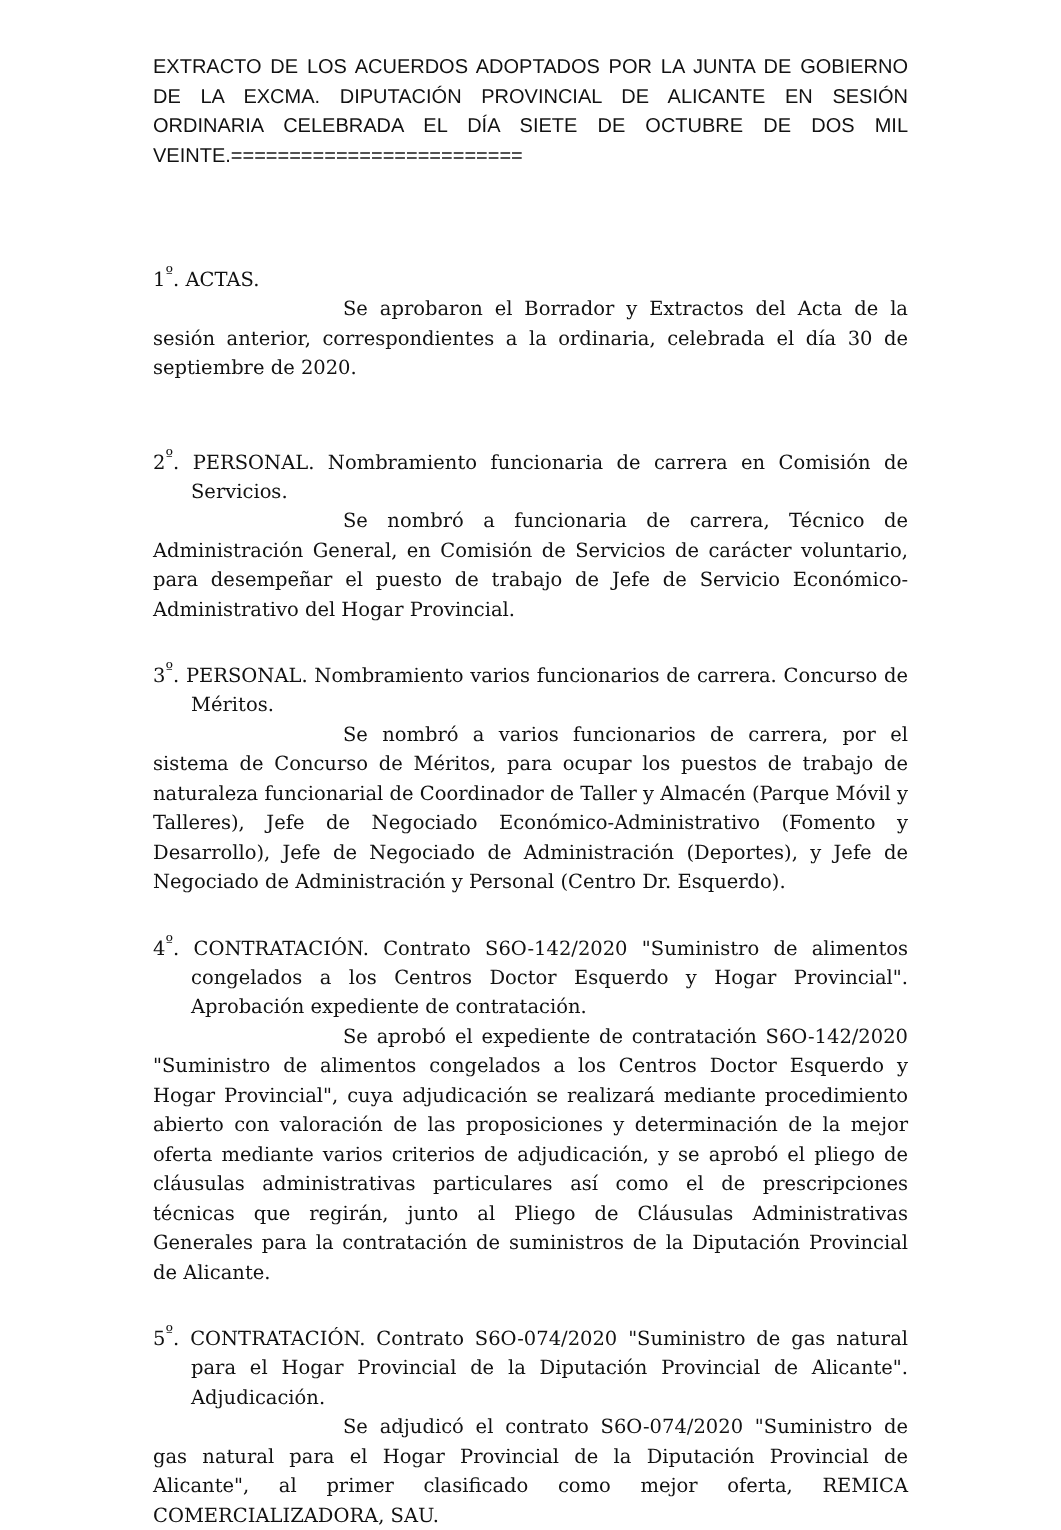EXTRACTO DE LOS ACUERDOS ADOPTADOS POR LA JUNTA DE GOBIERNO DE LA EXCMA. DIPUTACIÓN PROVINCIAL DE ALICANTE EN SESIÓN ORDINARIA CELEBRADA EL DÍA SIETE DE OCTUBRE DE DOS MIL VEINTE.=========================
1<sup>º</sup>. ACTAS.
Se aprobaron el Borrador y Extractos del Acta de la sesión anterior, correspondientes a la ordinaria, celebrada el día 30 de septiembre de 2020.
2<sup>º</sup>. PERSONAL. Nombramiento funcionaria de carrera en Comisión de Servicios.
Se nombró a funcionaria de carrera, Técnico de Administración General, en Comisión de Servicios de carácter voluntario, para desempeñar el puesto de trabajo de Jefe de Servicio Económico-Administrativo del Hogar Provincial.
3<sup>º</sup>. PERSONAL. Nombramiento varios funcionarios de carrera. Concurso de Méritos.
Se nombró a varios funcionarios de carrera, por el sistema de Concurso de Méritos, para ocupar los puestos de trabajo de naturaleza funcionarial de Coordinador de Taller y Almacén (Parque Móvil y Talleres), Jefe de Negociado Económico-Administrativo (Fomento y Desarrollo), Jefe de Negociado de Administración (Deportes), y Jefe de Negociado de Administración y Personal (Centro Dr. Esquerdo).
4<sup>º</sup>. CONTRATACIÓN. Contrato S6O-142/2020 "Suministro de alimentos congelados a los Centros Doctor Esquerdo y Hogar Provincial". Aprobación expediente de contratación.
Se aprobó el expediente de contratación S6O-142/2020 "Suministro de alimentos congelados a los Centros Doctor Esquerdo y Hogar Provincial", cuya adjudicación se realizará mediante procedimiento abierto con valoración de las proposiciones y determinación de la mejor oferta mediante varios criterios de adjudicación, y se aprobó el pliego de cláusulas administrativas particulares así como el de prescripciones técnicas que regirán, junto al Pliego de Cláusulas Administrativas Generales para la contratación de suministros de la Diputación Provincial de Alicante.
5<sup>º</sup>. CONTRATACIÓN. Contrato S6O-074/2020 "Suministro de gas natural para el Hogar Provincial de la Diputación Provincial de Alicante". Adjudicación.
Se adjudicó el contrato S6O-074/2020 "Suministro de gas natural para el Hogar Provincial de la Diputación Provincial de Alicante", al primer clasificado como mejor oferta, REMICA COMERCIALIZADORA, SAU.